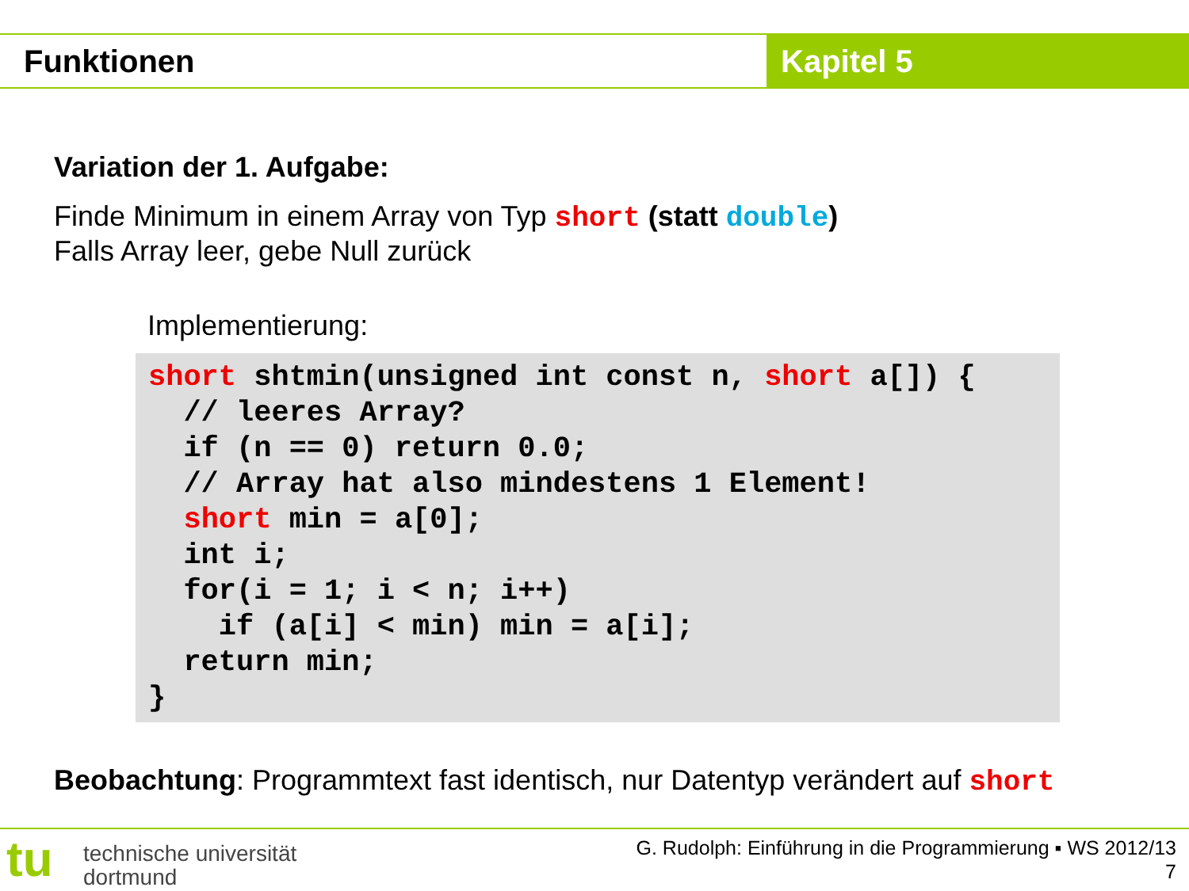Funktionen Kapitel 5
Variation der 1. Aufgabe:
Finde Minimum in einem Array von Typ short (statt double)
Falls Array leer, gebe Null zurück
Implementierung:
short shtmin(unsigned int const n, short a[]) {
  // leeres Array?
  if (n == 0) return 0.0;
  // Array hat also mindestens 1 Element!
  short min = a[0];
  int i;
  for(i = 1; i < n; i++)
    if (a[i] < min) min = a[i];
  return min;
}
Beobachtung: Programmtext fast identisch, nur Datentyp verändert auf short
tu
technische universität
dortmund
G. Rudolph: Einführung in die Programmierung ▪ WS 2012/13
7